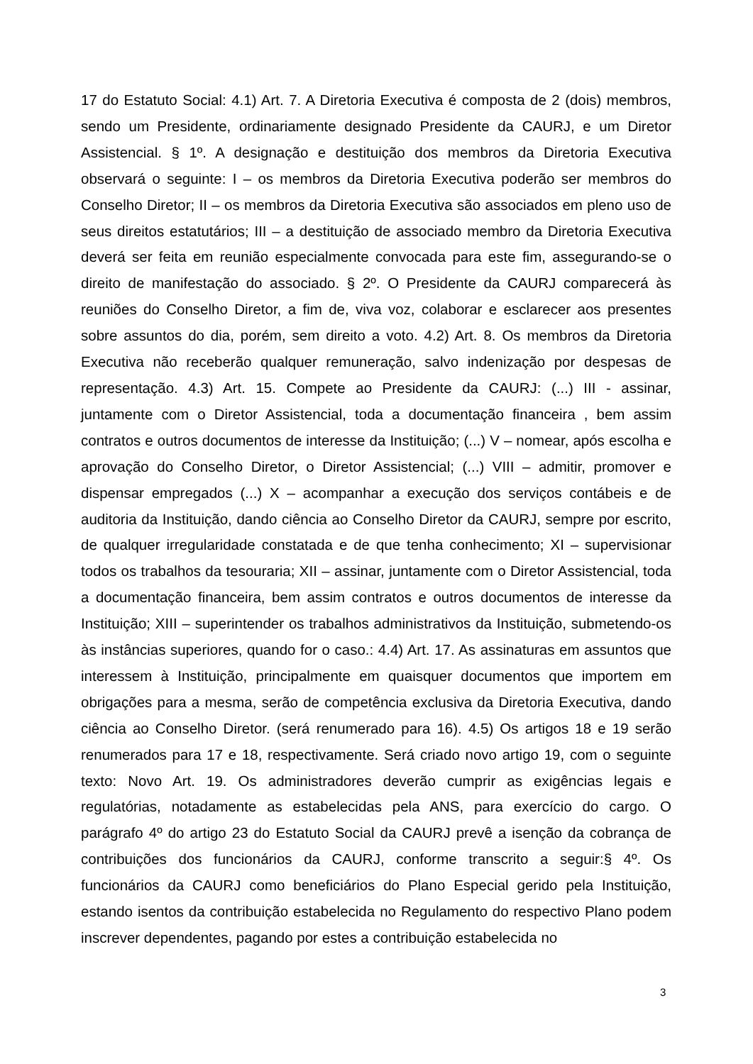17 do Estatuto Social: 4.1) Art. 7. A Diretoria Executiva é composta de 2 (dois) membros, sendo um Presidente, ordinariamente designado Presidente da CAURJ, e um Diretor Assistencial. § 1º. A designação e destituição dos membros da Diretoria Executiva observará o seguinte: I – os membros da Diretoria Executiva poderão ser membros do Conselho Diretor; II – os membros da Diretoria Executiva são associados em pleno uso de seus direitos estatutários; III – a destituição de associado membro da Diretoria Executiva deverá ser feita em reunião especialmente convocada para este fim, assegurando-se o direito de manifestação do associado. § 2º. O Presidente da CAURJ comparecerá às reuniões do Conselho Diretor, a fim de, viva voz, colaborar e esclarecer aos presentes sobre assuntos do dia, porém, sem direito a voto. 4.2) Art. 8. Os membros da Diretoria Executiva não receberão qualquer remuneração, salvo indenização por despesas de representação. 4.3) Art. 15. Compete ao Presidente da CAURJ: (...) III - assinar, juntamente com o Diretor Assistencial, toda a documentação financeira , bem assim contratos e outros documentos de interesse da Instituição; (...) V – nomear, após escolha e aprovação do Conselho Diretor, o Diretor Assistencial; (...) VIII – admitir, promover e dispensar empregados (...) X – acompanhar a execução dos serviços contábeis e de auditoria da Instituição, dando ciência ao Conselho Diretor da CAURJ, sempre por escrito, de qualquer irregularidade constatada e de que tenha conhecimento; XI – supervisionar todos os trabalhos da tesouraria; XII – assinar, juntamente com o Diretor Assistencial, toda a documentação financeira, bem assim contratos e outros documentos de interesse da Instituição; XIII – superintender os trabalhos administrativos da Instituição, submetendo-os às instâncias superiores, quando for o caso.: 4.4) Art. 17. As assinaturas em assuntos que interessem à Instituição, principalmente em quaisquer documentos que importem em obrigações para a mesma, serão de competência exclusiva da Diretoria Executiva, dando ciência ao Conselho Diretor. (será renumerado para 16). 4.5) Os artigos 18 e 19 serão renumerados para 17 e 18, respectivamente. Será criado novo artigo 19, com o seguinte texto: Novo Art. 19. Os administradores deverão cumprir as exigências legais e regulatórias, notadamente as estabelecidas pela ANS, para exercício do cargo. O parágrafo 4º do artigo 23 do Estatuto Social da CAURJ prevê a isenção da cobrança de contribuições dos funcionários da CAURJ, conforme transcrito a seguir:§ 4º. Os funcionários da CAURJ como beneficiários do Plano Especial gerido pela Instituição, estando isentos da contribuição estabelecida no Regulamento do respectivo Plano podem inscrever dependentes, pagando por estes a contribuição estabelecida no
3